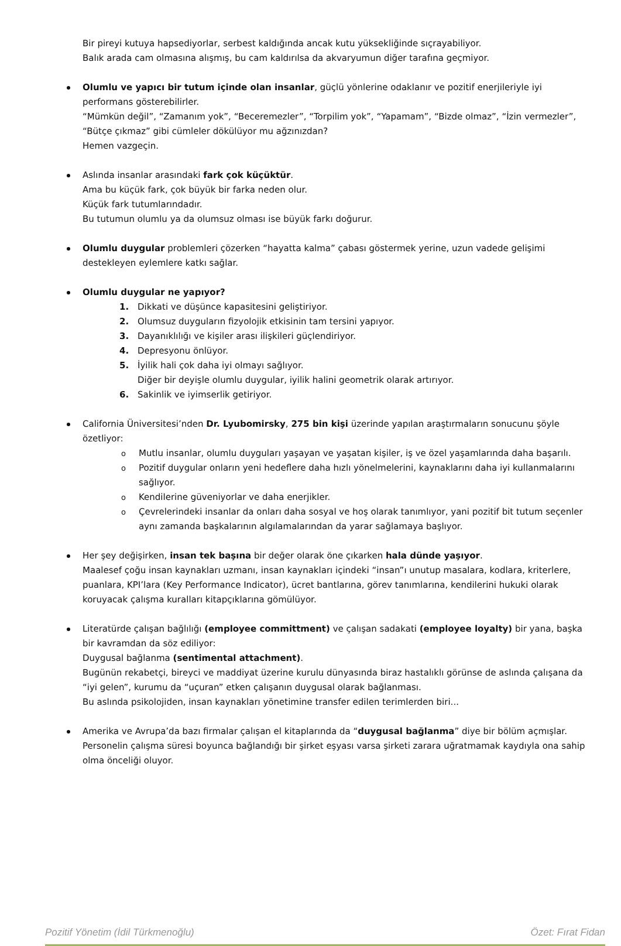Bir pireyi kutuya hapsediyorlar, serbest kaldığında ancak kutu yüksekliğinde sıçrayabiliyor.
Balık arada cam olmasına alışmış, bu cam kaldırılsa da akvaryumun diğer tarafına geçmiyor.
Olumlu ve yapıcı bir tutum içinde olan insanlar, güçlü yönlerine odaklanır ve pozitif enerjileriyle iyi performans gösterebilirler.
“Mümkün değil”, “Zamanım yok”, “Beceremezler”, “Torpilim yok”, “Yapamam”, “Bizde olmaz”, “İzin vermezler”, “Bütçe çıkmaz” gibi cümleler dökülüyor mu ağzınızdan?
Hemen vazgeçin.
Aslında insanlar arasındaki fark çok küçüktür.
Ama bu küçük fark, çok büyük bir farka neden olur.
Küçük fark tutumlarındadır.
Bu tutumun olumlu ya da olumsuz olması ise büyük farkı doğurur.
Olumlu duygular problemleri çözerken “hayatta kalma” çabası göstermek yerine, uzun vadede gelişimi destekleyen eylemlere katkı sağlar.
Olumlu duygular ne yapıyor?
1. Dikkati ve düşünce kapasitesini geliştiriyor.
2. Olumsuz duyguların fizyolojik etkisinin tam tersini yapıyor.
3. Dayanıklılığı ve kişiler arası ilişkileri güçlendiriyor.
4. Depresyonu önlüyor.
5. İyilik hali çok daha iyi olmayı sağlıyor.
Diğer bir deyişle olumlu duygular, iyilik halini geometrik olarak artırıyor.
6. Sakinlik ve iyimserlik getiriyor.
California Üniversitesi’nden Dr. Lyubomirsky, 275 bin kişi üzerinde yapılan araştırmaların sonucunu şöyle özetliyor:
o Mutlu insanlar, olumlu duyguları yaşayan ve yaşatan kişiler, iş ve özel yaşamlarında daha başarılı.
o Pozitif duygular onların yeni hedeflere daha hızlı yönelmelerini, kaynaklarını daha iyi kullanmalarını sağlıyor.
o Kendilerine güveniyorlar ve daha enerjikler.
o Çevrelerindeki insanlar da onları daha sosyal ve hoş olarak tanımlıyor, yani pozitif bit tutum seçenler aynı zamanda başkalarının algılamalarından da yarar sağlamaya başlıyor.
Her şey değişirken, insan tek başına bir değer olarak öne çıkarken hala dünde yaşıyor.
Maalesef çoğu insan kaynakları uzmanı, insan kaynakları içindeki “insan”ı unutup masalara, kodlara, kriterlere, puanlara, KPI’lara (Key Performance Indicator), ücret bantlarına, görev tanımlarına, kendilerini hukuki olarak koruyacak çalışma kuralları kitapçıklarına gömülüyor.
Literatürde çalışan bağlılığı (employee committment) ve çalışan sadakati (employee loyalty) bir yana, başka bir kavramdan da söz ediliyor:
Duygusal bağlanma (sentimental attachment).
Bugünün rekabetçi, bireyci ve maddiyat üzerine kurulu dünyasında biraz hastalıklı görünse de aslında çalışana da “iyi gelen”, kurumu da “uçuran” etken çalışanın duygusal olarak bağlanması.
Bu aslında psikolojiden, insan kaynakları yönetimine transfer edilen terimlerden biri...
Amerika ve Avrupa’da bazı firmalar çalışan el kitaplarında da “duygusal bağlanma” diye bir bölüm açmışlar.
Personelin çalışma süresi boyunca bağlandığı bir şirket eşyası varsa şirketi zarara uğratmamak kaydıyla ona sahip olma önceliği oluyor.
Pozitif Yönetim (İdil Türkmenoğlu) Özet: Fırat Fidan